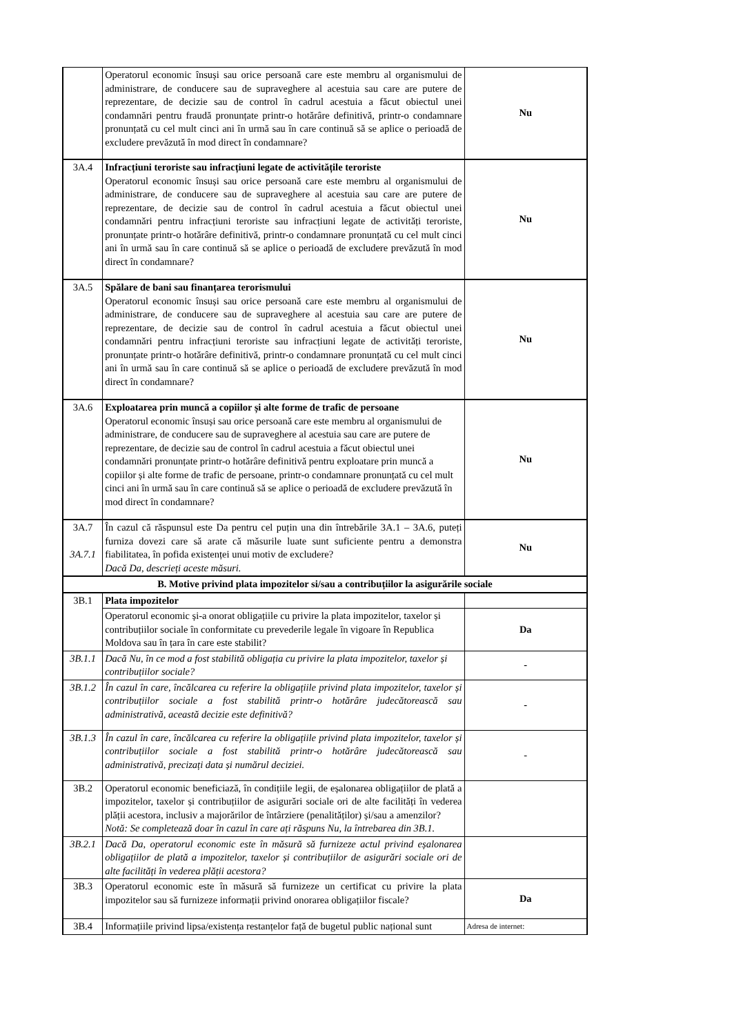| | Operatorul economic însuși sau orice persoană care este membru al organismului de administrare, de conducere sau de supraveghere al acestuia sau care are putere de reprezentare, de decizie sau de control în cadrul acestuia a făcut obiectul unei condamnări pentru fraudă pronunțate printr-o hotărâre definitivă, printr-o condamnare pronunțată cu cel mult cinci ani în urmă sau în care continuă să se aplice o perioadă de excludere prevăzută în mod direct în condamnare? | Nu |
| 3A.4 | Infracțiuni teroriste sau infracțiuni legate de activitățile teroriste Operatorul economic însuși sau orice persoană care este membru al organismului de administrare, de conducere sau de supraveghere al acestuia sau care are putere de reprezentare, de decizie sau de control în cadrul acestuia a făcut obiectul unei condamnări pentru infracțiuni teroriste sau infracțiuni legate de activități teroriste, pronunțate printr-o hotărâre definitivă, printr-o condamnare pronunțată cu cel mult cinci ani în urmă sau în care continuă să se aplice o perioadă de excludere prevăzută în mod direct în condamnare? | Nu |
| 3A.5 | Spălare de bani sau finanțarea terorismului Operatorul economic însuși sau orice persoană care este membru al organismului de administrare, de conducere sau de supraveghere al acestuia sau care are putere de reprezentare, de decizie sau de control în cadrul acestuia a făcut obiectul unei condamnări pentru infracțiuni teroriste sau infracțiuni legate de activități teroriste, pronunțate printr-o hotărâre definitivă, printr-o condamnare pronunțată cu cel mult cinci ani în urmă sau în care continuă să se aplice o perioadă de excludere prevăzută în mod direct în condamnare? | Nu |
| 3A.6 | Exploatarea prin muncă a copiilor și alte forme de trafic de persoane Operatorul economic însuși sau orice persoană care este membru al organismului de administrare, de conducere sau de supraveghere al acestuia sau care are putere de reprezentare, de decizie sau de control în cadrul acestuia a făcut obiectul unei condamnări pronunțate printr-o hotărâre definitivă pentru exploatare prin muncă a copiilor și alte forme de trafic de persoane, printr-o condamnare pronunțată cu cel mult cinci ani în urmă sau în care continuă să se aplice o perioadă de excludere prevăzută în mod direct în condamnare? | Nu |
| 3A.7 3A.7.1 | În cazul că răspunsul este Da pentru cel puțin una din întrebările 3A.1 – 3A.6, puteți furniza dovezi care să arate că măsurile luate sunt suficiente pentru a demonstra fiabilitatea, în pofida existenței unui motiv de excludere? Dacă Da, descrieți aceste măsuri. | Nu |
| B. Motive privind plata impozitelor si/sau a contribuțiilor la asigurările sociale | | |
| 3B.1 | Plata impozitelor | |
| | Operatorul economic și-a onorat obligațiile cu privire la plata impozitelor, taxelor și contribuțiilor sociale în conformitate cu prevederile legale în vigoare în Republica Moldova sau în țara în care este stabilit? | Da |
| 3B.1.1 | Dacă Nu, în ce mod a fost stabilită obligația cu privire la plata impozitelor, taxelor și contribuțiilor sociale? | - |
| 3B.1.2 | În cazul în care, încălcarea cu referire la obligațiile privind plata impozitelor, taxelor și contribuțiilor sociale a fost stabilită printr-o hotărâre judecătorească sau administrativă, această decizie este definitivă? | - |
| 3B.1.3 | În cazul în care, încălcarea cu referire la obligațiile privind plata impozitelor, taxelor și contribuțiilor sociale a fost stabilită printr-o hotărâre judecătorească sau administrativă, precizați data și numărul deciziei. | - |
| 3B.2 | Operatorul economic beneficiază, în condițiile legii, de eșalonarea obligațiilor de plată a impozitelor, taxelor și contribuțiilor de asigurări sociale ori de alte facilități în vederea plății acestora, inclusiv a majorărilor de întârziere (penalităților) și/sau a amenzilor? Notă: Se completează doar în cazul în care ați răspuns Nu, la întrebarea din 3B.1. | |
| 3B.2.1 | Dacă Da, operatorul economic este în măsură să furnizeze actul privind eșalonarea obligațiilor de plată a impozitelor, taxelor și contribuțiilor de asigurări sociale ori de alte facilități în vederea plății acestora? | |
| 3B.3 | Operatorul economic este în măsură să furnizeze un certificat cu privire la plata impozitelor sau să furnizeze informații privind onorarea obligațiilor fiscale? | Da |
| 3B.4 | Informațiile privind lipsa/existența restanțelor față de bugetul public național sunt | Adresa de internet: |